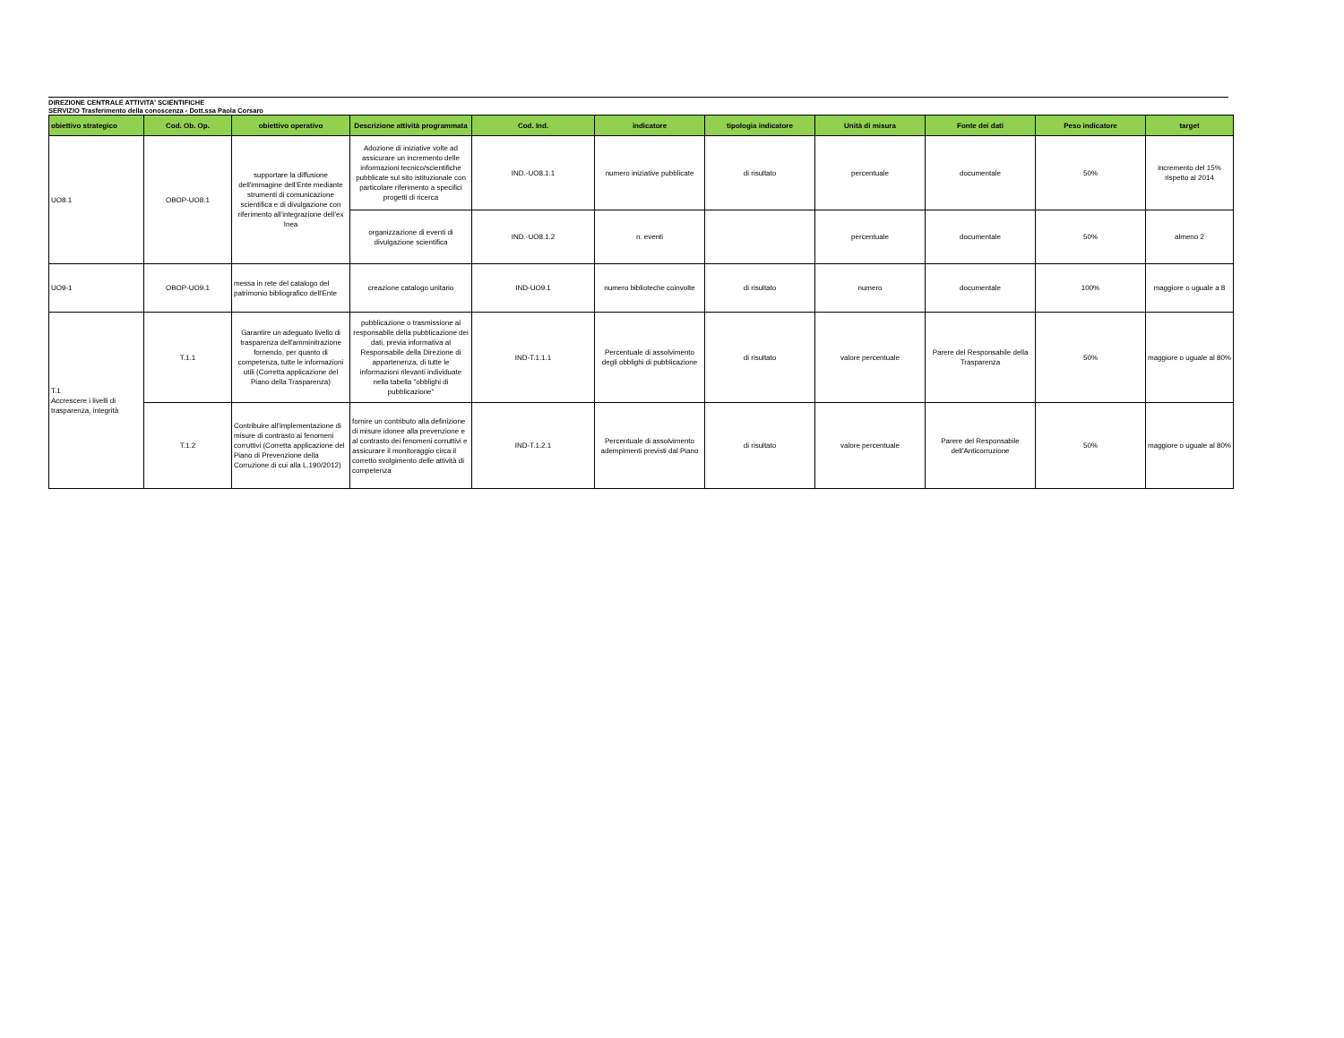DIREZIONE CENTRALE ATTIVITA' SCIENTIFICHE
SERVIZIO Trasferimento della conoscenza - Dott.ssa Paola Corsaro
| obiettivo strategico | Cod. Ob. Op. | obiettivo operativo | Descrizione attività programmata | Cod. Ind. | indicatore | tipologia indicatore | Unità di misura | Fonte dei dati | Peso indicatore | target |
| --- | --- | --- | --- | --- | --- | --- | --- | --- | --- | --- |
| UO8.1 | OBOP-UO8.1 | supportare la diffusione dell'immagine dell'Ente mediante strumenti di comunicazione scientifica e di divulgazione con riferimento all'integrazione dell'ex Inea | Adozione di iniziative volte ad assicurare un incremento delle informazioni tecnico/scientifiche pubblicate sul sito istituzionale con particolare riferimento a specifici progetti di ricerca | IND.-UO8.1.1 | numero iniziative pubblicate | di risultato | percentuale | documentale | 50% | incremento del 15% rispetto al 2014 |
| | | | organizzazione di eventi di divulgazione scientifica | IND.-UO8.1.2 | n. eventi | | percentuale | documentale | 50% | almeno 2 |
| UO9-1 | OBOP-UO9.1 | messa in rete del catalogo del patrimonio bibliografico dell'Ente | creazione catalogo unitario | IND-UO9.1 | numero biblioteche coinvolte | di risultato | numero | documentale | 100% | maggiore o uguale a 8 |
| T.1 Accrescere i livelli di trasparenza, integrità | T.1.1 | Garantire un adeguato livello di trasparenza dell'amminitrazione fornendo, per quanto di competenza, tutte le informazioni utili (Corretta applicazione del Piano della Trasparenza) | pubblicazione o trasmissione al responsabile della pubblicazione dei dati, previa informativa al Responsabile della Direzione di appartenenza, di tutte le informazioni rilevanti individuate nella tabella "obblighi di pubblicazione" | IND-T.1.1.1 | Percentuale di assolvimento degli obblighi di pubblicazione | di risultato | valore percentuale | Parere del Responsabile della Trasparenza | 50% | maggiore o uguale al 80% |
| | T.1.2 | Contribuire all'implementazione di misure di contrasto ai fenomeni corruttivi (Corretta applicazione del Piano di Prevenzione della Corruzione di cui alla L.190/2012) | fornire un contributo alla definizione di misure idonee alla prevenzione e al contrasto dei fenomeni corruttivi e assicurare il monitoraggio circa il corretto svolgimento delle attività di competenza | IND-T.1.2.1 | Percentuale di assolvimento adempimenti previsti dal Piano | di risultato | valore percentuale | Parere del Responsabile dell'Anticorruzione | 50% | maggiore o uguale al 80% |